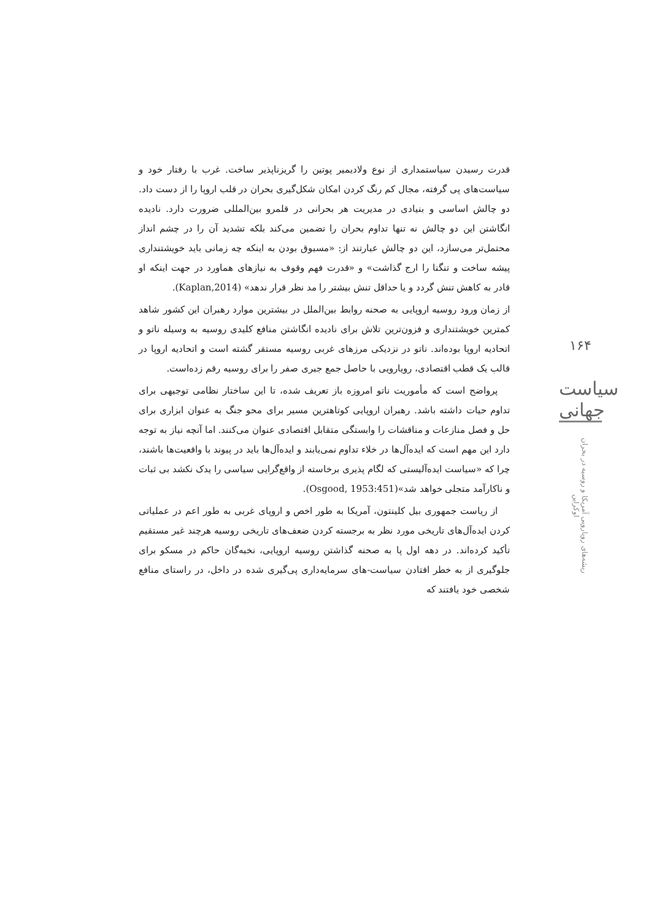۱۶۴
سیاست جهانی
ریشه‌های رویارویی آمریکا و روسیه در بحران اوکراین
قدرت رسیدن سیاستمداری از نوع ولادیمیر پوتین را گریزناپذیر ساخت. غرب با رفتار خود و سیاست‌های پی گرفته، مجال کم رنگ کردن امکان شکل‌گیری بحران در قلب اروپا را از دست داد. دو چالش اساسی و بنیادی در مدیریت هر بحرانی در قلمرو بین‌المللی ضرورت دارد. نادیده انگاشتن این دو چالش نه تنها تداوم بحران را تضمین می‌کند بلکه تشدید آن را در چشم انداز محتمل‌تر می‌سازد، این دو چالش عبارتند از: «مسبوق بودن به اینکه چه زمانی باید خویشتنداری پیشه ساخت و تنگنا را ارج گذاشت» و «قدرت فهم وقوف به نیازهای هماورد در جهت اینکه او قادر به کاهش تنش گردد و یا حداقل تنش بیشتر را مد نظر قرار ندهد» (Kaplan,2014).
از زمان ورود روسیه اروپایی به صحنه روابط بین‌الملل در بیشترین موارد رهبران این کشور شاهد کمترین خویشتنداری و فزون‌ترین تلاش برای نادیده انگاشتن منافع کلیدی روسیه به وسیله ناتو و اتحادیه اروپا بوده‌اند. ناتو در نزدیکی مرزهای غربی روسیه مستقر گشته است و اتحادیه اروپا در قالب یک قطب اقتصادی، رویارویی با حاصل جمع جبری صفر را برای روسیه رقم زده‌است.
پرواضح است که مأموریت ناتو امروزه باز تعریف شده، تا این ساختار نظامی توجیهی برای تداوم حیات داشته باشد. رهبران اروپایی کوتاهترین مسیر برای محو جنگ به عنوان ابزاری برای حل و فصل منازعات و مناقشات را وابستگی متقابل اقتصادی عنوان می‌کنند. اما آنچه نیاز به توجه دارد این مهم است که ایده‌آل‌ها در خلاء تداوم نمی‌یابند و ایده‌آل‌ها باید در پیوند با واقعیت‌ها باشند، چرا که «سیاست ایده‌آلیستی که لگام پذیری برخاسته از واقع‌گرایی سیاسی را یدک نکشد بی ثبات و ناکارآمد متجلی خواهد شد»(Osgood, 1953:451).
از ریاست جمهوری بیل کلینتون، آمریکا به طور اخص و اروپای غربی به طور اعم در عملیاتی کردن ایده‌آل‌های تاریخی مورد نظر به برجسته کردن ضعف‌های تاریخی روسیه هرچند غیر مستقیم تأکید کرده‌اند. در دهه اول پا به صحنه گذاشتن روسیه اروپایی، نخبه‌گان حاکم در مسکو برای جلوگیری از به خطر افتادن سیاست-های سرمایه‌داری پی‌گیری شده در داخل، در راستای منافع شخصی خود یافتند که